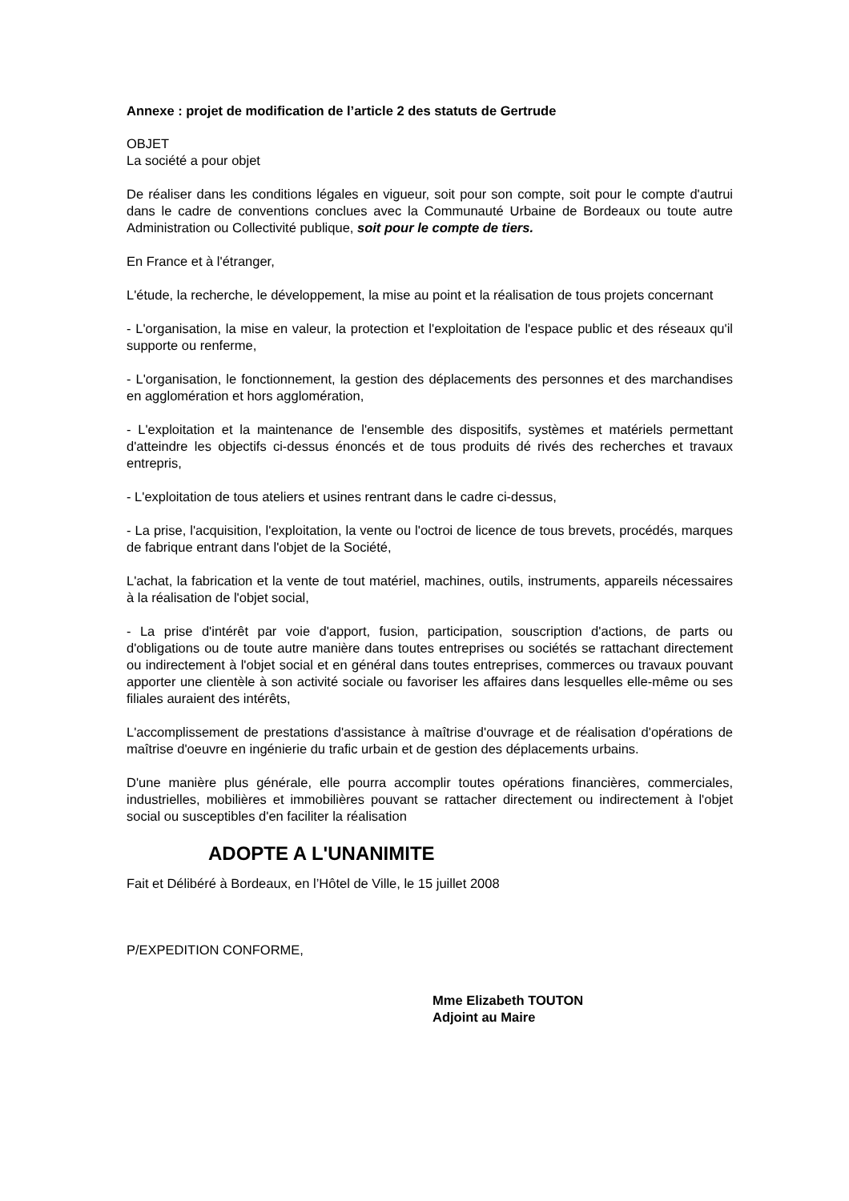Annexe : projet de modification de l’article 2 des statuts de Gertrude
OBJET
La société a pour objet
De réaliser dans les conditions légales en vigueur, soit pour son compte, soit pour le compte d'autrui dans le cadre de conventions conclues avec la Communauté Urbaine de Bordeaux ou toute autre Administration ou Collectivité publique, soit pour le compte de tiers.
En France et à l'étranger,
L'étude, la recherche, le développement, la mise au point et la réalisation de tous projets concernant
- L'organisation, la mise en valeur, la protection et l'exploitation de l'espace public et des réseaux qu'il supporte ou renferme,
- L'organisation, le fonctionnement, la gestion des déplacements des personnes et des marchandises en agglomération et hors agglomération,
- L'exploitation et la maintenance de l'ensemble des dispositifs, systèmes et matériels permettant d'atteindre les objectifs ci-dessus énoncés et de tous produits dé rivés des recherches et travaux entrepris,
- L'exploitation de tous ateliers et usines rentrant dans le cadre ci-dessus,
- La prise, l'acquisition, l'exploitation, la vente ou l'octroi de licence de tous brevets, procédés, marques de fabrique entrant dans l'objet de la Société,
L'achat, la fabrication et la vente de tout matériel, machines, outils, instruments, appareils nécessaires à la réalisation de l'objet social,
- La prise d'intérêt par voie d'apport, fusion, participation, souscription d'actions, de parts ou d'obligations ou de toute autre manière dans toutes entreprises ou sociétés se rattachant directement ou indirectement à l'objet social et en général dans toutes entreprises, commerces ou travaux pouvant apporter une clientèle à son activité sociale ou favoriser les affaires dans lesquelles elle-même ou ses filiales auraient des intérêts,
L'accomplissement de prestations d'assistance à maîtrise d'ouvrage et de réalisation d'opérations de maîtrise d'oeuvre en ingénierie du trafic urbain et de gestion des déplacements urbains.
D'une manière plus générale, elle pourra accomplir toutes opérations financières, commerciales, industrielles, mobilières et immobilières pouvant se rattacher directement ou indirectement à l'objet social ou susceptibles d'en faciliter la réalisation
ADOPTE A L'UNANIMITE
Fait et Délibéré à Bordeaux, en l’Hôtel de Ville, le 15 juillet 2008
P/EXPEDITION CONFORME,
Mme Elizabeth TOUTON
Adjoint au Maire